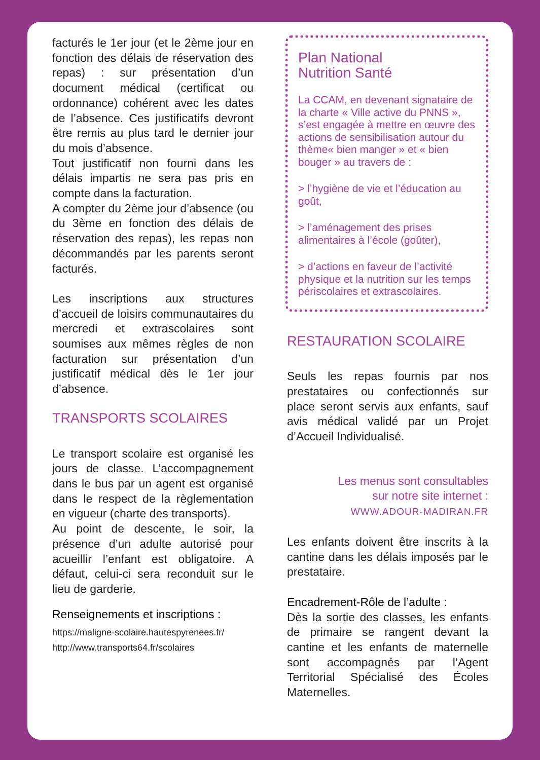facturés le 1er jour (et le 2ème jour en fonction des délais de réservation des repas) : sur présentation d’un document médical (certificat ou ordonnance) cohérent avec les dates de l’absence. Ces justificatifs devront être remis au plus tard le dernier jour du mois d’absence.
Tout justificatif non fourni dans les délais impartis ne sera pas pris en compte dans la facturation.
A compter du 2ème jour d’absence (ou du 3ème en fonction des délais de réservation des repas), les repas non décommandés par les parents seront facturés.
Les inscriptions aux structures d’accueil de loisirs communautaires du mercredi et extrascolaires sont soumises aux mêmes règles de non facturation sur présentation d’un justificatif médical dès le 1er jour d’absence.
TRANSPORTS SCOLAIRES
Le transport scolaire est organisé les jours de classe. L’accompagnement dans le bus par un agent est organisé dans le respect de la règlementation en vigueur (charte des transports).
Au point de descente, le soir, la présence d’un adulte autorisé pour acueillir l’enfant est obligatoire. A défaut, celui-ci sera reconduit sur le lieu de garderie.
Renseignements et inscriptions :
https://maligne-scolaire.hautespyrenees.fr/
http://www.transports64.fr/scolaires
Plan National
Nutrition Santé
La CCAM, en devenant signataire de la charte « Ville active du PNNS », s’est engagée à mettre en œuvre des actions de sensibilisation autour du thème« bien manger » et « bien bouger » au travers de :
> l’hygiène de vie et l’éducation au goût,
> l’aménagement des prises alimentaires à l’école (goûter),
> d’actions en faveur de l’activité physique et la nutrition sur les temps périscolaires et extrascolaires.
RESTAURATION SCOLAIRE
Seuls les repas fournis par nos prestataires ou confectionnés sur place seront servis aux enfants, sauf avis médical validé par un Projet d’Accueil Individualisé.
Les menus sont consultables
sur notre site internet :
WWW.ADOUR-MADIRAN.FR
Les enfants doivent être inscrits à la cantine dans les délais imposés par le prestataire.
Encadrement-Rôle de l’adulte :
Dès la sortie des classes, les enfants de primaire se rangent devant la cantine et les enfants de maternelle sont accompagnés par l’Agent Territorial Spécialisé des Écoles Maternelles.